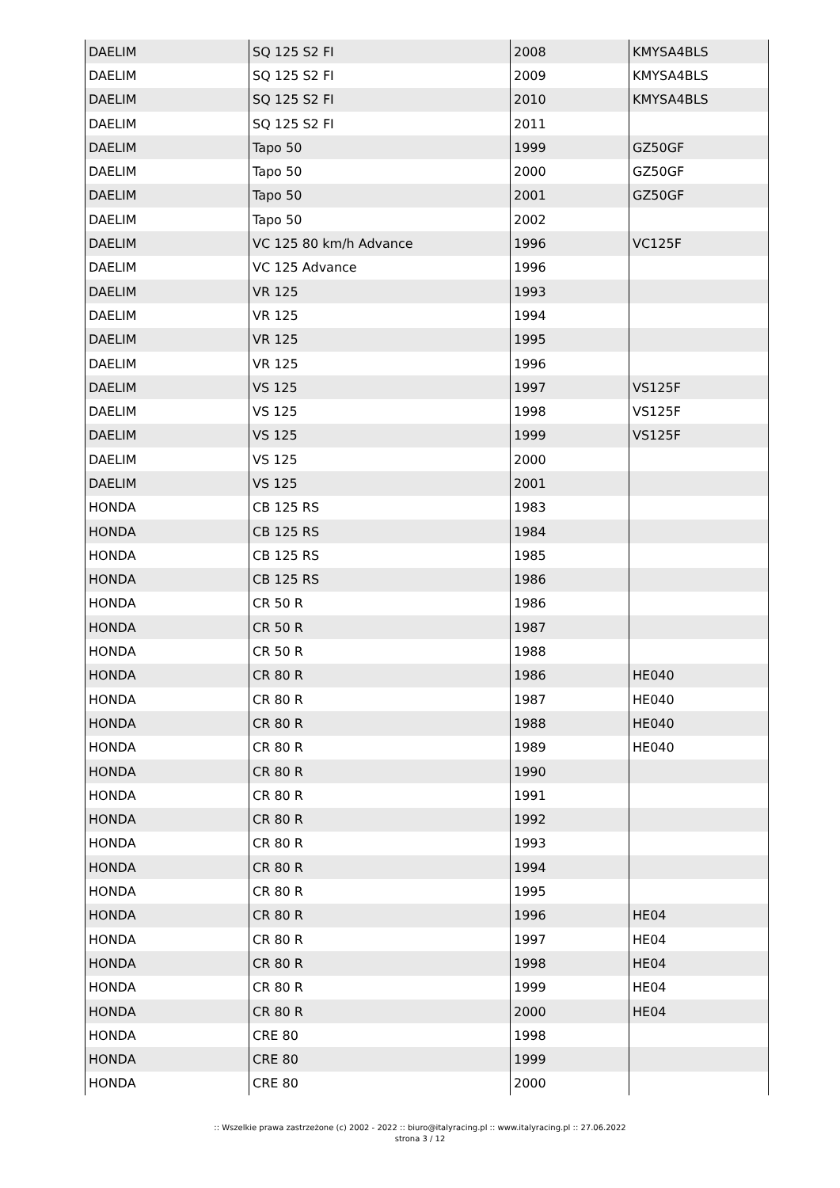| DAELIM | SQ 125 S2 FI | 2008 | KMYSA4BLS |
| DAELIM | SQ 125 S2 FI | 2009 | KMYSA4BLS |
| DAELIM | SQ 125 S2 FI | 2010 | KMYSA4BLS |
| DAELIM | SQ 125 S2 FI | 2011 | |
| DAELIM | Tapo 50 | 1999 | GZ50GF |
| DAELIM | Tapo 50 | 2000 | GZ50GF |
| DAELIM | Tapo 50 | 2001 | GZ50GF |
| DAELIM | Tapo 50 | 2002 | |
| DAELIM | VC 125 80 km/h Advance | 1996 | VC125F |
| DAELIM | VC 125 Advance | 1996 | |
| DAELIM | VR 125 | 1993 | |
| DAELIM | VR 125 | 1994 | |
| DAELIM | VR 125 | 1995 | |
| DAELIM | VR 125 | 1996 | |
| DAELIM | VS 125 | 1997 | VS125F |
| DAELIM | VS 125 | 1998 | VS125F |
| DAELIM | VS 125 | 1999 | VS125F |
| DAELIM | VS 125 | 2000 | |
| DAELIM | VS 125 | 2001 | |
| HONDA | CB 125 RS | 1983 | |
| HONDA | CB 125 RS | 1984 | |
| HONDA | CB 125 RS | 1985 | |
| HONDA | CB 125 RS | 1986 | |
| HONDA | CR 50 R | 1986 | |
| HONDA | CR 50 R | 1987 | |
| HONDA | CR 50 R | 1988 | |
| HONDA | CR 80 R | 1986 | HE040 |
| HONDA | CR 80 R | 1987 | HE040 |
| HONDA | CR 80 R | 1988 | HE040 |
| HONDA | CR 80 R | 1989 | HE040 |
| HONDA | CR 80 R | 1990 | |
| HONDA | CR 80 R | 1991 | |
| HONDA | CR 80 R | 1992 | |
| HONDA | CR 80 R | 1993 | |
| HONDA | CR 80 R | 1994 | |
| HONDA | CR 80 R | 1995 | |
| HONDA | CR 80 R | 1996 | HE04 |
| HONDA | CR 80 R | 1997 | HE04 |
| HONDA | CR 80 R | 1998 | HE04 |
| HONDA | CR 80 R | 1999 | HE04 |
| HONDA | CR 80 R | 2000 | HE04 |
| HONDA | CRE 80 | 1998 | |
| HONDA | CRE 80 | 1999 | |
| HONDA | CRE 80 | 2000 | |
:: Wszelkie prawa zastrzeżone (c) 2002 - 2022 :: biuro@italyracing.pl :: www.italyracing.pl :: 27.06.2022
strona 3 / 12